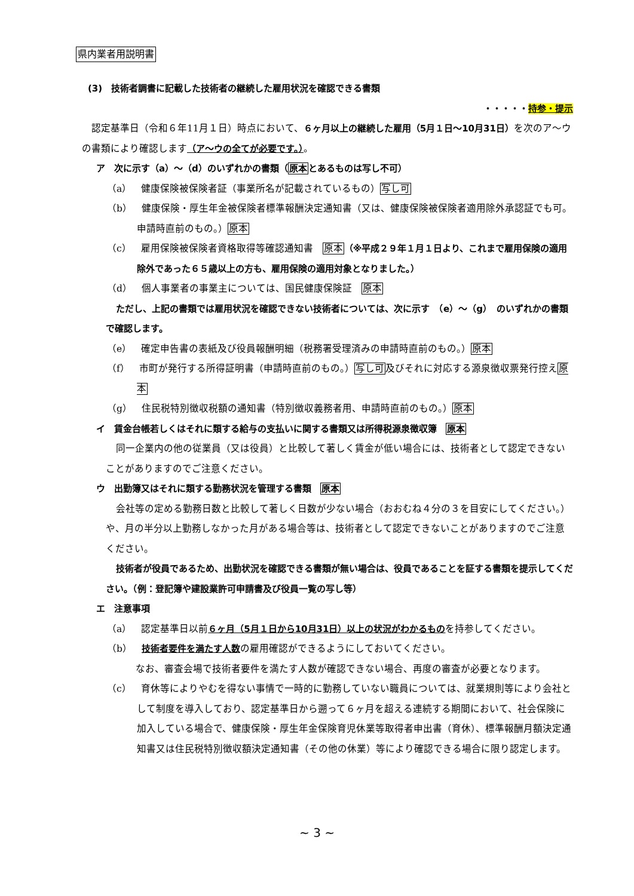県内業者用説明書
(3)　技術者調書に記載した技術者の継続した雇用状況を確認できる書類
・・・・・持参・提示
認定基準日（令和６年11月１日）時点において、６ヶ月以上の継続した雇用（5月１日〜10月31日）を次のア〜ウの書類により確認します（ア〜ウの全てが必要です。）。
ア　次に示す（a）〜（d）のいずれかの書類（原本とあるものは写し不可）
（a）　健康保険被保険者証（事業所名が記載されているもの）写し可
（b）　健康保険・厚生年金被保険者標準報酬決定通知書（又は、健康保険被保険者適用除外承認証でも可。申請時直前のもの。）原本
（c）　雇用保険被保険者資格取得等確認通知書　原本（※平成２９年１月１日より、これまで雇用保険の適用除外であった６５歳以上の方も、雇用保険の適用対象となりました。）
（d）　個人事業者の事業主については、国民健康保険証　原本
ただし、上記の書類では雇用状況を確認できない技術者については、次に示す　（e）〜（g）　のいずれかの書類で確認します。
（e）　確定申告書の表紙及び役員報酬明細（税務署受理済みの申請時直前のもの。）原本
（f）　市町が発行する所得証明書（申請時直前のもの。）写し可及びそれに対応する源泉徴収票発行控え原本
（g）　住民税特別徴収税額の通知書（特別徴収義務者用、申請時直前のもの。）原本
イ　賃金台帳若しくはそれに類する給与の支払いに関する書類又は所得税源泉徴収簿　原本
同一企業内の他の従業員（又は役員）と比較して著しく賃金が低い場合には、技術者として認定できないことがありますのでご注意ください。
ウ　出勤簿又はそれに類する勤務状況を管理する書類　原本
会社等の定める勤務日数と比較して著しく日数が少ない場合（おおむね４分の３を目安にしてください。）や、月の半分以上勤務しなかった月がある場合等は、技術者として認定できないことがありますのでご注意ください。
技術者が役員であるため、出勤状況を確認できる書類が無い場合は、役員であることを証する書類を提示してください。（例：登記簿や建設業許可申請書及び役員一覧の写し等）
エ　注意事項
（a）　認定基準日以前６ヶ月（5月１日から10月31日）以上の状況がわかるものを持参してください。
（b）　技術者要件を満たす人数の雇用確認ができるようにしておいてください。
なお、審査会場で技術者要件を満たす人数が確認できない場合、再度の審査が必要となります。
（c）　育休等によりやむを得ない事情で一時的に勤務していない職員については、就業規則等により会社として制度を導入しており、認定基準日から遡って６ヶ月を超える連続する期間において、社会保険に加入している場合で、健康保険・厚生年金保険育児休業等取得者申出書（育休）、標準報酬月額決定通知書又は住民税特別徴収額決定通知書（その他の休業）等により確認できる場合に限り認定します。
~ 3 ~